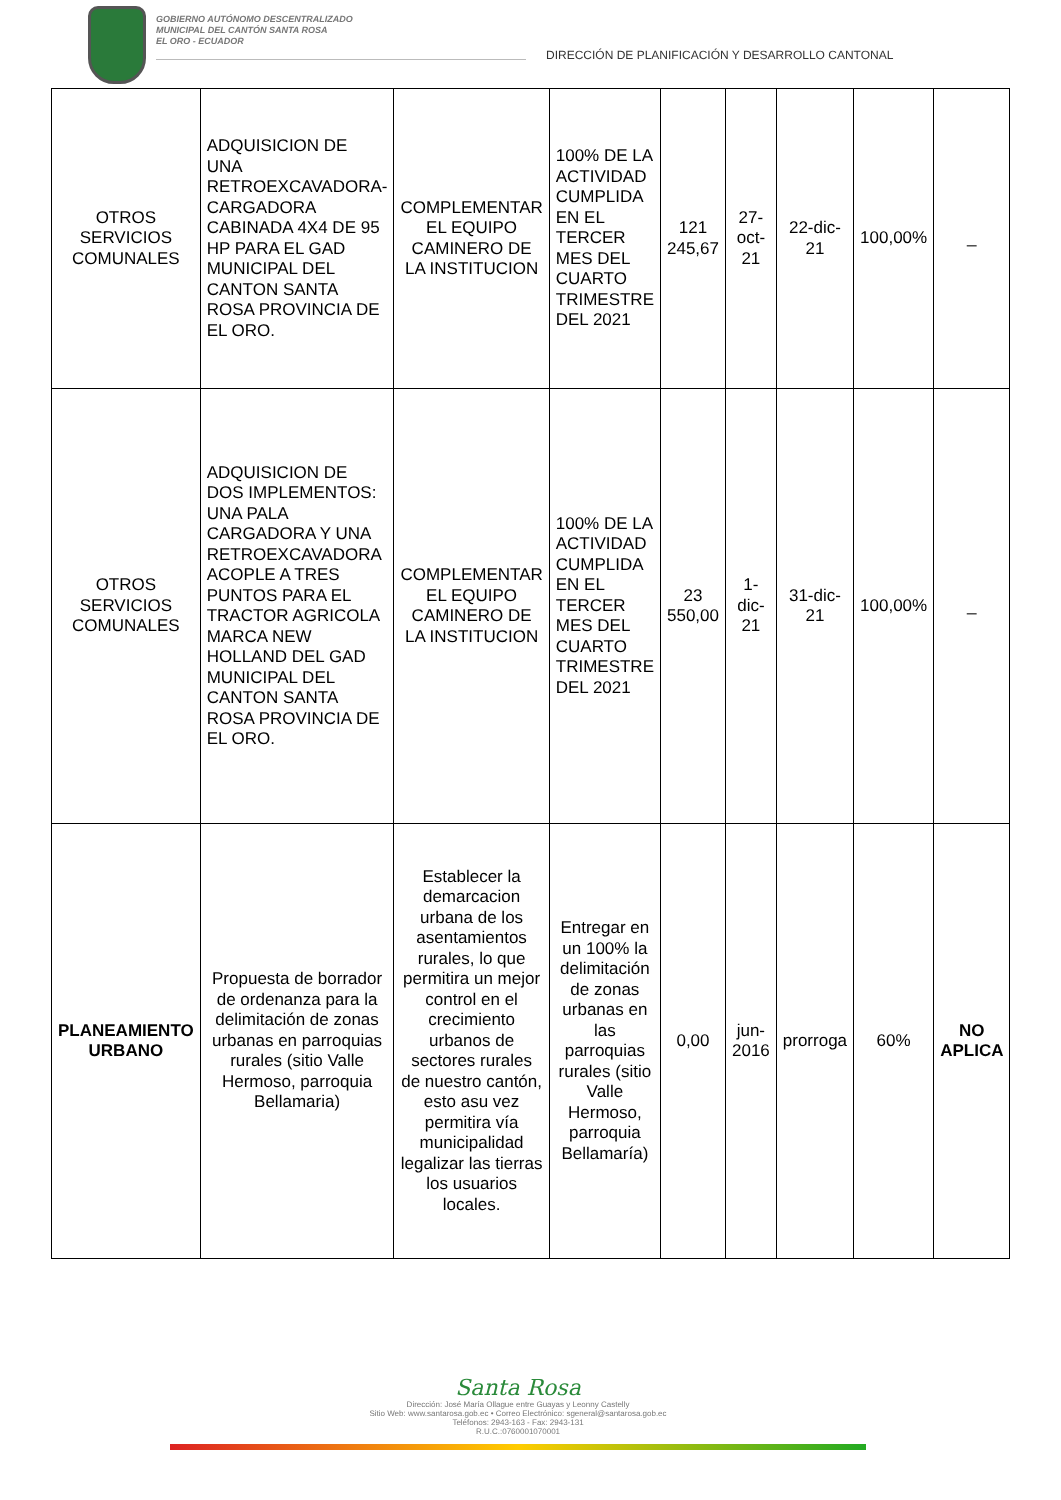GOBIERNO AUTÓNOMO DESCENTRALIZADO
MUNICIPAL DEL CANTÓN SANTA ROSA
EL ORO - ECUADOR
DIRECCIÓN DE PLANIFICACIÓN Y DESARROLLO CANTONAL
| OTROS SERVICIOS COMUNALES | ADQUISICION DE UNA RETROEXCAVADORA-CARGADORA CABINADA 4X4 DE 95 HP PARA EL GAD MUNICIPAL DEL CANTON SANTA ROSA PROVINCIA DE EL ORO. | COMPLEMENTAR EL EQUIPO CAMINERO DE LA INSTITUCION | 100% DE LA ACTIVIDAD CUMPLIDA EN EL TERCER MES DEL CUARTO TRIMESTRE DEL 2021 | 121 245,67 | 27-oct-21 | 22-dic-21 | 100,00% | _ |
| OTROS SERVICIOS COMUNALES | ADQUISICION DE DOS IMPLEMENTOS: UNA PALA CARGADORA Y UNA RETROEXCAVADORA ACOPLE A TRES PUNTOS PARA EL TRACTOR AGRICOLA MARCA NEW HOLLAND DEL GAD MUNICIPAL DEL CANTON SANTA ROSA PROVINCIA DE EL ORO. | COMPLEMENTAR EL EQUIPO CAMINERO DE LA INSTITUCION | 100% DE LA ACTIVIDAD CUMPLIDA EN EL TERCER MES DEL CUARTO TRIMESTRE DEL 2021 | 23 550,00 | 1-dic-21 | 31-dic-21 | 100,00% | _ |
| PLANEAMIENTO URBANO | Propuesta de borrador de ordenanza para la delimitación de zonas urbanas en parroquias rurales (sitio Valle Hermoso, parroquia Bellamaria) | Establecer la demarcacion urbana de los asentamientos rurales, lo que permitira un mejor control en el crecimiento urbanos de sectores rurales de nuestro cantón, esto asu vez permitira vía municipalidad legalizar las tierras los usuarios locales. | Entregar en un 100% la delimitación de zonas urbanas en las parroquias rurales (sitio Valle Hermoso, parroquia Bellamaría) | 0,00 | jun-2016 | prorroga | 60% | NO APLICA |
Santa Rosa
Dirección: José María Ollague entre Guayas y Leonny Castelly
Sitio Web: www.santarosa.gob.ec • Correo Electrónico: sgeneral@santarosa.gob.ec
Teléfonos: 2943-163 - Fax: 2943-131
R.U.C.:0760001070001